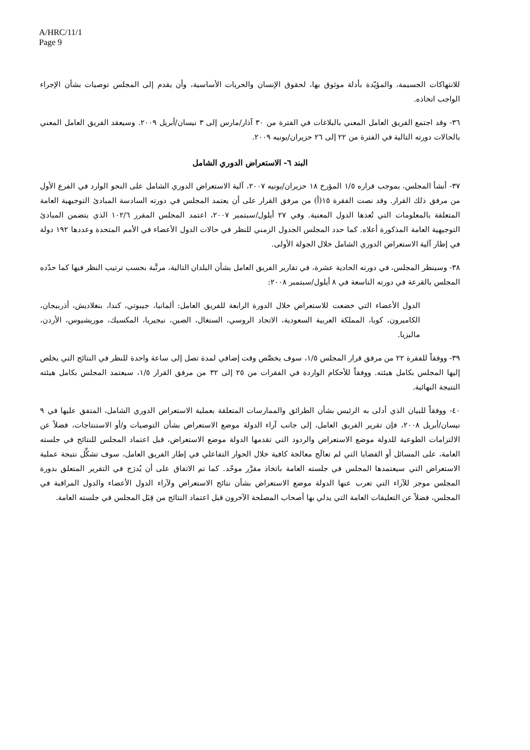A/HRC/11/1
Page 9
للانتهاكات الجسيمة، والمؤيّدة بأدلة موثوق بها، لحقوق الإنسان والحريات الأساسية، وأن يقدم إلى المجلس توصيات بشأن الإجراء الواجب اتخاذه.
٣٦- وقد اجتمع الفريق العامل المعني بالبلاغات في الفترة من ٣٠ آذار/مارس إلى ٣ نيسان/أبريل ٢٠٠٩. وسيعقد الفريق العامل المعني بالحالات دورته التالية في الفترة من ٢٢ إلى ٢٦ حزيران/يونيه ٢٠٠٩.
البند ٦- الاستعراض الدوري الشامل
٣٧- أنشأ المجلس، بموجب قراره ١/٥ المؤرخ ١٨ حزيران/يونيه ٢٠٠٧، آلية الاستعراض الدوري الشامل على النحو الوارد في الفرع الأول من مرفق ذلك القرار. وقد نصت الفقرة ١٥(أ) من مرفق القرار على أن يعتمد المجلس في دورته السادسة المبادئ التوجيهية العامة المتعلقة بالمعلومات التي تُعدها الدول المعنية. وفي ٢٧ أيلول/سبتمبر ٢٠٠٧، اعتمد المجلس المقرر ١٠٢/٦ الذي يتضمن المبادئ التوجيهية العامة المذكورة أعلاه. كما حدد المجلس الجدول الزمني للنظر في حالات الدول الأعضاء في الأمم المتحدة وعددها ١٩٢ دولة في إطار آلية الاستعراض الدوري الشامل خلال الجولة الأولى.
٣٨- وسينظر المجلس، في دورته الحادية عشرة، في تقارير الفريق العامل بشأن البلدان التالية، مرتَّبة بحسب ترتيب النظر فيها كما حدّده المجلس بالقرعة في دورته التاسعة في ٨ أيلول/سبتمبر ٢٠٠٨:
الدول الأعضاء التي خضعت للاستعراض خلال الدورة الرابعة للفريق العامل: ألمانيا، جيبوتي، كندا، بنغلاديش، أذربيجان، الكاميرون، كوبا، المملكة العربية السعودية، الاتحاد الروسي، السنغال، الصين، نيجيريا، المكسيك، موريشيوس، الأردن، ماليزيا.
٣٩- ووفقاً للفقرة ٢٢ من مرفق قرار المجلس ١/٥، سوف يخصَّص وقت إضافي لمدة تصل إلى ساعة واحدة للنظر في النتائج التي يخلص إليها المجلس بكامل هيئته. ووفقاً للأحكام الواردة في الفقرات من ٢٥ إلى ٣٢ من مرفق القرار ١/٥، سيعتمد المجلس بكامل هيئته النتيجة النهائية.
٤٠- ووفقاً للبيان الذي أدلى به الرئيس بشأن الطرائق والممارسات المتعلقة بعملية الاستعراض الدوري الشامل، المتفق عليها في ٩ نيسان/أبريل ٢٠٠٨، فإن تقرير الفريق العامل، إلى جانب آراء الدولة موضع الاستعراض بشأن التوصيات و/أو الاستنتاجات، فضلاً عن الالتزامات الطوعية للدولة موضع الاستعراض والردود التي تقدمها الدولة موضع الاستعراض، قبل اعتماد المجلس للنتائج في جلسته العامة، على المسائل أو القضايا التي لم تعالَج معالجة كافية خلال الحوار التفاعلي في إطار الفريق العامل، سوف تشكِّل نتيجة عملية الاستعراض التي سيعتمدها المجلس في جلسته العامة باتخاذ مقرَّر موحّد. كما تم الاتفاق على أن يُدرَج في التقرير المتعلق بدورة المجلس موجز للآراء التي تعرب عنها الدولة موضع الاستعراض بشأن نتائج الاستعراض ولآراء الدول الأعضاء والدول المراقبة في المجلس، فضلاً عن التعليقات العامة التي يدلي بها أصحاب المصلحة الآخرون قبل اعتماد النتائج من قِبَل المجلس في جلسته العامة.